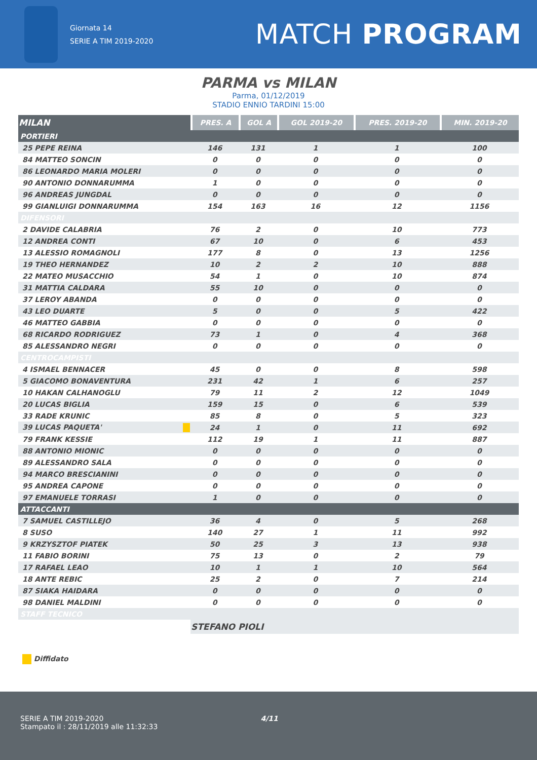Giornata 14
SERIE A TIM 2019-2020
MATCH PROGRAM
PARMA vs MILAN
Parma, 01/12/2019
STADIO ENNIO TARDINI 15:00
| MILAN | PRES. A | GOL A | GOL 2019-20 | PRES. 2019-20 | MIN. 2019-20 |
| --- | --- | --- | --- | --- | --- |
| PORTIERI | | | | | |
| 25 PEPE REINA | 146 | 131 | 1 | 1 | 100 |
| 84 MATTEO SONCIN | 0 | 0 | 0 | 0 | 0 |
| 86 LEONARDO MARIA MOLERI | 0 | 0 | 0 | 0 | 0 |
| 90 ANTONIO DONNARUMMA | 1 | 0 | 0 | 0 | 0 |
| 96 ANDREAS JUNGDAL | 0 | 0 | 0 | 0 | 0 |
| 99 GIANLUIGI DONNARUMMA | 154 | 163 | 16 | 12 | 1156 |
| DIFENSORI | | | | | |
| 2 DAVIDE CALABRIA | 76 | 2 | 0 | 10 | 773 |
| 12 ANDREA CONTI | 67 | 10 | 0 | 6 | 453 |
| 13 ALESSIO ROMAGNOLI | 177 | 8 | 0 | 13 | 1256 |
| 19 THEO HERNANDEZ | 10 | 2 | 2 | 10 | 888 |
| 22 MATEO MUSACCHIO | 54 | 1 | 0 | 10 | 874 |
| 31 MATTIA CALDARA | 55 | 10 | 0 | 0 | 0 |
| 37 LEROY ABANDA | 0 | 0 | 0 | 0 | 0 |
| 43 LEO DUARTE | 5 | 0 | 0 | 5 | 422 |
| 46 MATTEO GABBIA | 0 | 0 | 0 | 0 | 0 |
| 68 RICARDO RODRIGUEZ | 73 | 1 | 0 | 4 | 368 |
| 85 ALESSANDRO NEGRI | 0 | 0 | 0 | 0 | 0 |
| CENTROCAMPISTI | | | | | |
| 4 ISMAEL BENNACER | 45 | 0 | 0 | 8 | 598 |
| 5 GIACOMO BONAVENTURA | 231 | 42 | 1 | 6 | 257 |
| 10 HAKAN CALHANOGLU | 79 | 11 | 2 | 12 | 1049 |
| 20 LUCAS BIGLIA | 159 | 15 | 0 | 6 | 539 |
| 33 RADE KRUNIC | 85 | 8 | 0 | 5 | 323 |
| 39 LUCAS PAQUETA' | 24 | 1 | 0 | 11 | 692 |
| 79 FRANK KESSIE | 112 | 19 | 1 | 11 | 887 |
| 88 ANTONIO MIONIC | 0 | 0 | 0 | 0 | 0 |
| 89 ALESSANDRO SALA | 0 | 0 | 0 | 0 | 0 |
| 94 MARCO BRESCIANINI | 0 | 0 | 0 | 0 | 0 |
| 95 ANDREA CAPONE | 0 | 0 | 0 | 0 | 0 |
| 97 EMANUELE TORRASI | 1 | 0 | 0 | 0 | 0 |
| ATTACCANTI | | | | | |
| 7 SAMUEL CASTILLEJO | 36 | 4 | 0 | 5 | 268 |
| 8 SUSO | 140 | 27 | 1 | 11 | 992 |
| 9 KRZYSZTOF PIATEK | 50 | 25 | 3 | 13 | 938 |
| 11 FABIO BORINI | 75 | 13 | 0 | 2 | 79 |
| 17 RAFAEL LEAO | 10 | 1 | 1 | 10 | 564 |
| 18 ANTE REBIC | 25 | 2 | 0 | 7 | 214 |
| 87 SIAKA HAIDARA | 0 | 0 | 0 | 0 | 0 |
| 98 DANIEL MALDINI | 0 | 0 | 0 | 0 | 0 |
| STAFF TECNICO | | | | | |
| | STEFANO PIOLI | | | | |
Diffidato
SERIE A TIM 2019-2020 4/11
Stampato il : 28/11/2019 alle 11:32:33